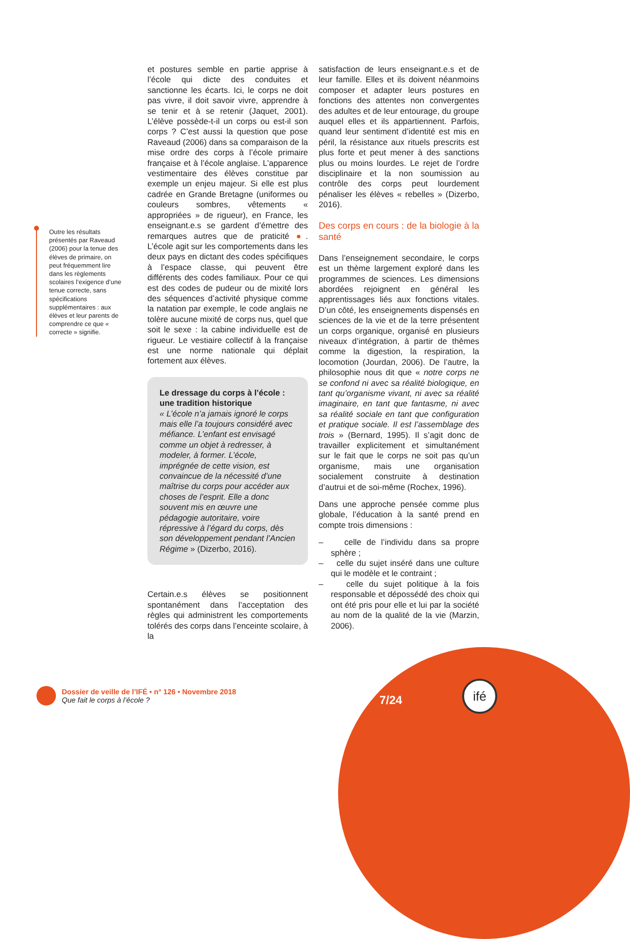Outre les résultats présentés par Raveaud (2006) pour la tenue des élèves de primaire, on peut fréquemment lire dans les règlements scolaires l’exigence d’une tenue correcte, sans spécifications supplémentaires : aux élèves et leur parents de comprendre ce que « correcte » signifie.
et postures semble en partie apprise à l’école qui dicte des conduites et sanctionne les écarts. Ici, le corps ne doit pas vivre, il doit savoir vivre, apprendre à se tenir et à se retenir (Jaquet, 2001). L’élève possède-t-il un corps ou est-il son corps ? C’est aussi la question que pose Raveaud (2006) dans sa comparaison de la mise ordre des corps à l’école primaire française et à l’école anglaise. L’apparence vestimentaire des élèves constitue par exemple un enjeu majeur. Si elle est plus cadrée en Grande Bretagne (uniformes ou couleurs sombres, vêtements « appropriées » de rigueur), en France, les enseignant.e.s se gardent d’émettre des remarques autres que de praticité ●. L’école agit sur les comportements dans les deux pays en dictant des codes spécifiques à l’espace classe, qui peuvent être différents des codes familiaux. Pour ce qui est des codes de pudeur ou de mixité lors des séquences d’activité physique comme la natation par exemple, le code anglais ne tolère aucune mixité de corps nus, quel que soit le sexe : la cabine individuelle est de rigueur. Le vestiaire collectif à la française est une norme nationale qui déplait fortement aux élèves.
Le dressage du corps à l’école : une tradition historique
« L’école n’a jamais ignoré le corps mais elle l’a toujours considéré avec méfiance. L’enfant est envisagé comme un objet à redresser, à modeler, à former. L’école, imprégnée de cette vision, est convaincue de la nécessité d’une maîtrise du corps pour accéder aux choses de l’esprit. Elle a donc souvent mis en œuvre une pédagogie autoritaire, voire répressive à l’égard du corps, dès son développement pendant l’Ancien Régime » (Dizerbo, 2016).
Certain.e.s élèves se positionnent spontanément dans l’acceptation des règles qui administrent les comportements tolérés des corps dans l’enceinte scolaire, à la
satisfaction de leurs enseignant.e.s et de leur famille. Elles et ils doivent néanmoins composer et adapter leurs postures en fonctions des attentes non convergentes des adultes et de leur entourage, du groupe auquel elles et ils appartiennent. Parfois, quand leur sentiment d’identité est mis en péril, la résistance aux rituels prescrits est plus forte et peut mener à des sanctions plus ou moins lourdes. Le rejet de l’ordre disciplinaire et la non soumission au contrôle des corps peut lourdement pénaliser les élèves « rebelles » (Dizerbo, 2016).
Des corps en cours : de la biologie à la santé
Dans l’enseignement secondaire, le corps est un thème largement exploré dans les programmes de sciences. Les dimensions abordées rejoignent en général les apprentissages liés aux fonctions vitales. D’un côté, les enseignements dispensés en sciences de la vie et de la terre présentent un corps organique, organisé en plusieurs niveaux d’intégration, à partir de thèmes comme la digestion, la respiration, la locomotion (Jourdan, 2006). De l’autre, la philosophie nous dit que « notre corps ne se confond ni avec sa réalité biologique, en tant qu’organisme vivant, ni avec sa réalité imaginaire, en tant que fantasme, ni avec sa réalité sociale en tant que configuration et pratique sociale. Il est l’assemblage des trois » (Bernard, 1995). Il s’agit donc de travailler explicitement et simultanément sur le fait que le corps ne soit pas qu’un organisme, mais une organisation socialement construite à destination d’autrui et de soi-même (Rochex, 1996).
Dans une approche pensée comme plus globale, l’éducation à la santé prend en compte trois dimensions :
– celle de l’individu dans sa propre sphère ;
– celle du sujet inséré dans une culture qui le modèle et le contraint ;
– celle du sujet politique à la fois responsable et dépossédé des choix qui ont été pris pour elle et lui par la société au nom de la qualité de la vie (Marzin, 2006).
Dossier de veille de l’IFÉ • n° 126 • Novembre 2018
Que fait le corps à l’école ?
7/24
ifé